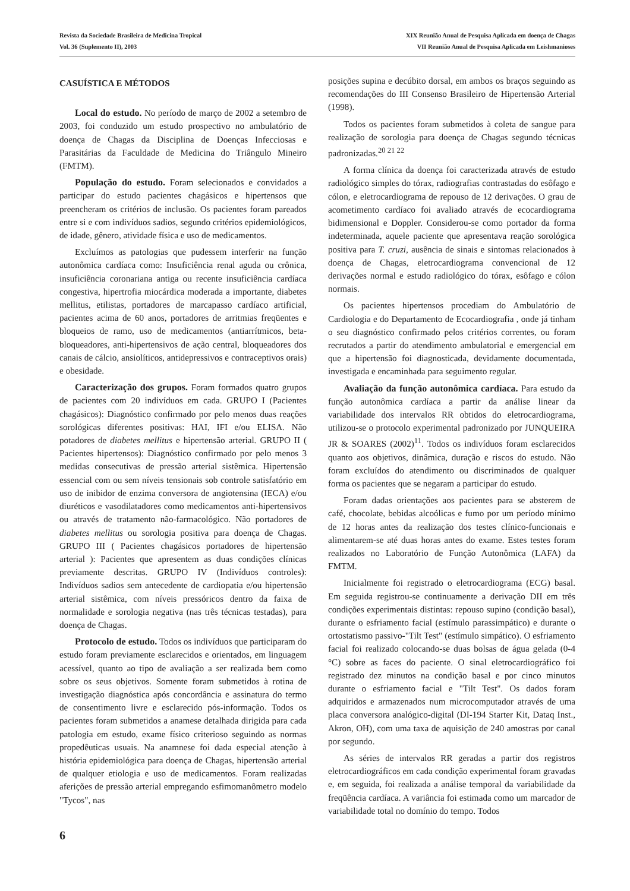Revista da Sociedade Brasileira de Medicina Tropical
Vol. 36 (Suplemento II), 2003
XIX Reunião Anual de Pesquisa Aplicada em doença de Chagas
VII Reunião Anual de Pesquisa Aplicada em Leishmanioses
CASUÍSTICA E MÉTODOS
Local do estudo. No período de março de 2002 a setembro de 2003, foi conduzido um estudo prospectivo no ambulatório de doença de Chagas da Disciplina de Doenças Infecciosas e Parasitárias da Faculdade de Medicina do Triângulo Mineiro (FMTM).
População do estudo. Foram selecionados e convidados a participar do estudo pacientes chagásicos e hipertensos que preencheram os critérios de inclusão. Os pacientes foram pareados entre si e com indivíduos sadios, segundo critérios epidemiológicos, de idade, gênero, atividade física e uso de medicamentos.
Excluímos as patologias que pudessem interferir na função autonômica cardíaca como: Insuficiência renal aguda ou crônica, insuficiência coronariana antiga ou recente insuficiência cardíaca congestiva, hipertrofia miocárdica moderada a importante, diabetes mellitus, etilistas, portadores de marcapasso cardíaco artificial, pacientes acima de 60 anos, portadores de arritmias freqüentes e bloqueios de ramo, uso de medicamentos (antiarrítmicos, beta-bloqueadores, anti-hipertensivos de ação central, bloqueadores dos canais de cálcio, ansiolíticos, antidepressivos e contraceptivos orais) e obesidade.
Caracterização dos grupos. Foram formados quatro grupos de pacientes com 20 indivíduos em cada. GRUPO I (Pacientes chagásicos): Diagnóstico confirmado por pelo menos duas reações sorológicas diferentes positivas: HAI, IFI e/ou ELISA. Não potadores de diabetes mellitus e hipertensão arterial. GRUPO II ( Pacientes hipertensos): Diagnóstico confirmado por pelo menos 3 medidas consecutivas de pressão arterial sistêmica. Hipertensão essencial com ou sem níveis tensionais sob controle satisfatório em uso de inibidor de enzima conversora de angiotensina (IECA) e/ou diuréticos e vasodilatadores como medicamentos anti-hipertensivos ou através de tratamento não-farmacológico. Não portadores de diabetes mellitus ou sorologia positiva para doença de Chagas. GRUPO III ( Pacientes chagásicos portadores de hipertensão arterial ): Pacientes que apresentem as duas condições clínicas previamente descritas. GRUPO IV (Indivíduos controles): Indivíduos sadios sem antecedente de cardiopatia e/ou hipertensão arterial sistêmica, com níveis pressóricos dentro da faixa de normalidade e sorologia negativa (nas três técnicas testadas), para doença de Chagas.
Protocolo de estudo. Todos os indivíduos que participaram do estudo foram previamente esclarecidos e orientados, em linguagem acessível, quanto ao tipo de avaliação a ser realizada bem como sobre os seus objetivos. Somente foram submetidos à rotina de investigação diagnóstica após concordância e assinatura do termo de consentimento livre e esclarecido pós-informação. Todos os pacientes foram submetidos a anamese detalhada dirigida para cada patologia em estudo, exame físico criterioso seguindo as normas propedêuticas usuais. Na anamnese foi dada especial atenção à história epidemiológica para doença de Chagas, hipertensão arterial de qualquer etiologia e uso de medicamentos. Foram realizadas aferições de pressão arterial empregando esfimomanômetro modelo "Tycos", nas
posições supina e decúbito dorsal, em ambos os braços seguindo as recomendações do III Consenso Brasileiro de Hipertensão Arterial (1998).
Todos os pacientes foram submetidos à coleta de sangue para realização de sorologia para doença de Chagas segundo técnicas padronizadas.<sup>20 21 22</sup>
A forma clínica da doença foi caracterizada através de estudo radiológico simples do tórax, radiografias contrastadas do esôfago e cólon, e eletrocardiograma de repouso de 12 derivações. O grau de acometimento cardíaco foi avaliado através de ecocardiograma bidimensional e Doppler. Considerou-se como portador da forma indeterminada, aquele paciente que apresentava reação sorológica positiva para T. cruzi, ausência de sinais e sintomas relacionados à doença de Chagas, eletrocardiograma convencional de 12 derivações normal e estudo radiológico do tórax, esôfago e cólon normais.
Os pacientes hipertensos procediam do Ambulatório de Cardiologia e do Departamento de Ecocardiografia , onde já tinham o seu diagnóstico confirmado pelos critérios correntes, ou foram recrutados a partir do atendimento ambulatorial e emergencial em que a hipertensão foi diagnosticada, devidamente documentada, investigada e encaminhada para seguimento regular.
Avaliação da função autonômica cardíaca. Para estudo da função autonômica cardíaca a partir da análise linear da variabilidade dos intervalos RR obtidos do eletrocardiograma, utilizou-se o protocolo experimental padronizado por JUNQUEIRA JR & SOARES (2002)<sup>11</sup>. Todos os indivíduos foram esclarecidos quanto aos objetivos, dinâmica, duração e riscos do estudo. Não foram excluídos do atendimento ou discriminados de qualquer forma os pacientes que se negaram a participar do estudo.
Foram dadas orientações aos pacientes para se absterem de café, chocolate, bebidas alcoólicas e fumo por um período mínimo de 12 horas antes da realização dos testes clínico-funcionais e alimentarem-se até duas horas antes do exame. Estes testes foram realizados no Laboratório de Função Autonômica (LAFA) da FMTM.
Inicialmente foi registrado o eletrocardiograma (ECG) basal. Em seguida registrou-se continuamente a derivação DII em três condições experimentais distintas: repouso supino (condição basal), durante o esfriamento facial (estímulo parassimpático) e durante o ortostatismo passivo-"Tilt Test" (estímulo simpático). O esfriamento facial foi realizado colocando-se duas bolsas de água gelada (0-4 °C) sobre as faces do paciente. O sinal eletrocardiográfico foi registrado dez minutos na condição basal e por cinco minutos durante o esfriamento facial e "Tilt Test". Os dados foram adquiridos e armazenados num microcomputador através de uma placa conversora analógico-digital (DI-194 Starter Kit, Dataq Inst., Akron, OH), com uma taxa de aquisição de 240 amostras por canal por segundo.
As séries de intervalos RR geradas a partir dos registros eletrocardiográficos em cada condição experimental foram gravadas e, em seguida, foi realizada a análise temporal da variabilidade da freqüência cardíaca. A variância foi estimada como um marcador de variabilidade total no domínio do tempo. Todos
6